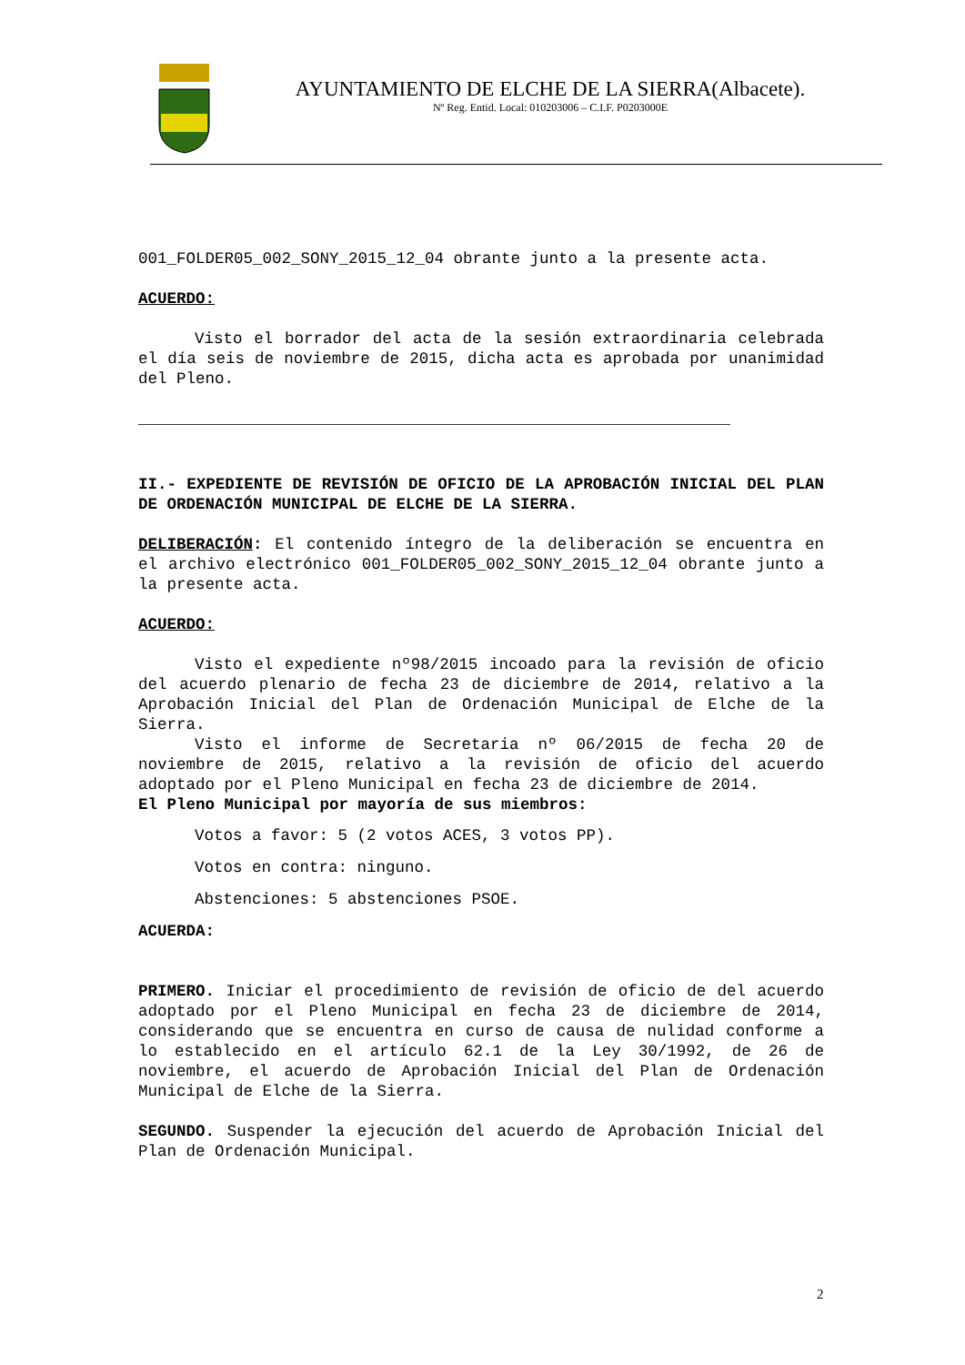AYUNTAMIENTO DE ELCHE DE LA SIERRA(Albacete).
Nº Reg. Entid. Local: 010203006 – C.I.F. P0203000E
001_FOLDER05_002_SONY_2015_12_04 obrante junto a la presente acta.
ACUERDO:
Visto el borrador del acta de la sesión extraordinaria celebrada el día seis de noviembre de 2015, dicha acta es aprobada por unanimidad del Pleno.
______________________________________________________________
II.- EXPEDIENTE DE REVISIÓN DE OFICIO DE LA APROBACIÓN INICIAL DEL PLAN DE ORDENACIÓN MUNICIPAL DE ELCHE DE LA SIERRA.
DELIBERACIÓN: El contenido íntegro de la deliberación se encuentra en el archivo electrónico 001_FOLDER05_002_SONY_2015_12_04 obrante junto a la presente acta.
ACUERDO:
Visto el expediente nº98/2015 incoado para la revisión de oficio del acuerdo plenario de fecha 23 de diciembre de 2014, relativo a la Aprobación Inicial del Plan de Ordenación Municipal de Elche de la Sierra.
Visto el informe de Secretaria nº 06/2015 de fecha 20 de noviembre de 2015, relativo a la revisión de oficio del acuerdo adoptado por el Pleno Municipal en fecha 23 de diciembre de 2014.
El Pleno Municipal por mayoría de sus miembros:
Votos a favor: 5 (2 votos ACES, 3 votos PP).
Votos en contra: ninguno.
Abstenciones: 5 abstenciones PSOE.
ACUERDA:
PRIMERO. Iniciar el procedimiento de revisión de oficio de del acuerdo adoptado por el Pleno Municipal en fecha 23 de diciembre de 2014, considerando que se encuentra en curso de causa de nulidad conforme a lo establecido en el artículo 62.1 de la Ley 30/1992, de 26 de noviembre, el acuerdo de Aprobación Inicial del Plan de Ordenación Municipal de Elche de la Sierra.
SEGUNDO. Suspender la ejecución del acuerdo de Aprobación Inicial del Plan de Ordenación Municipal.
2